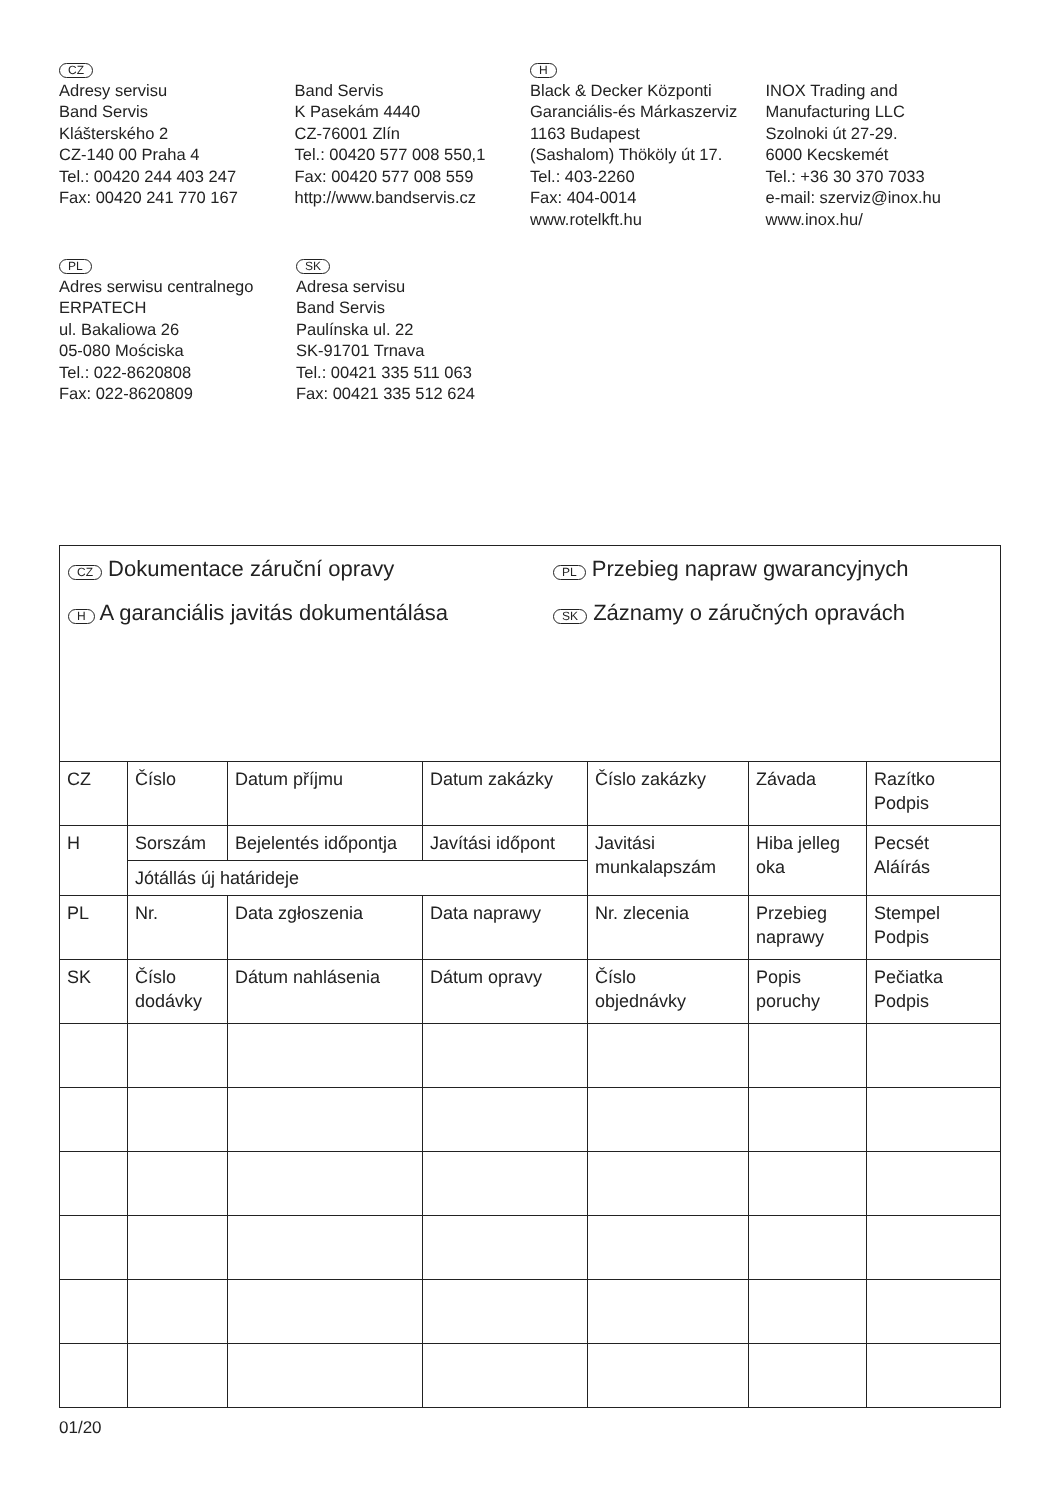CZ
Adresy servisu
Band Servis
Klášterského 2
CZ-140 00 Praha 4
Tel.: 00420 244 403 247
Fax: 00420 241 770 167
Band Servis
K Pasekám 4440
CZ-76001 Zlín
Tel.: 00420 577 008 550,1
Fax: 00420 577 008 559
http://www.bandservis.cz
H
Black & Decker Központi
Garanciális-és Márkaszerviz
1163 Budapest
(Sashalom) Thököly út 17.
Tel.: 403-2260
Fax: 404-0014
www.rotelkft.hu
INOX Trading and
Manufacturing LLC
Szolnoki út 27-29.
6000 Kecskemét
Tel.: +36 30 370 7033
e-mail: szerviz@inox.hu
www.inox.hu/
PL
Adres serwisu centralnego
ERPATECH
ul. Bakaliowa 26
05-080 Mościska
Tel.: 022-8620808
Fax: 022-8620809
SK
Adresa servisu
Band Servis
Paulínska ul. 22
SK-91701 Trnava
Tel.: 00421 335 511 063
Fax: 00421 335 512 624
CZ Dokumentace záruční opravy
PL Przebieg napraw gwarancyjnych
H A garanciális javitás dokumentálása
SK Záznamy o záručných opravách
| CZ | Číslo | Datum příjmu | Datum zakázky | Číslo zakázky | Závada | Razítko Podpis |
| H | Sorszám | Bejelentés időpontja | Javítási időpont | Javitási munkalapszám | Hiba jelleg oka | Pecsét Aláírás |
| | Jótállás új határideje | | | | | |
| PL | Nr. | Data zgłoszenia | Data naprawy | Nr. zlecenia | Przebieg naprawy | Stempel Podpis |
| SK | Číslo dodávky | Dátum nahlásenia | Dátum opravy | Číslo objednávky | Popis poruchy | Pečiatka Podpis |
01/20